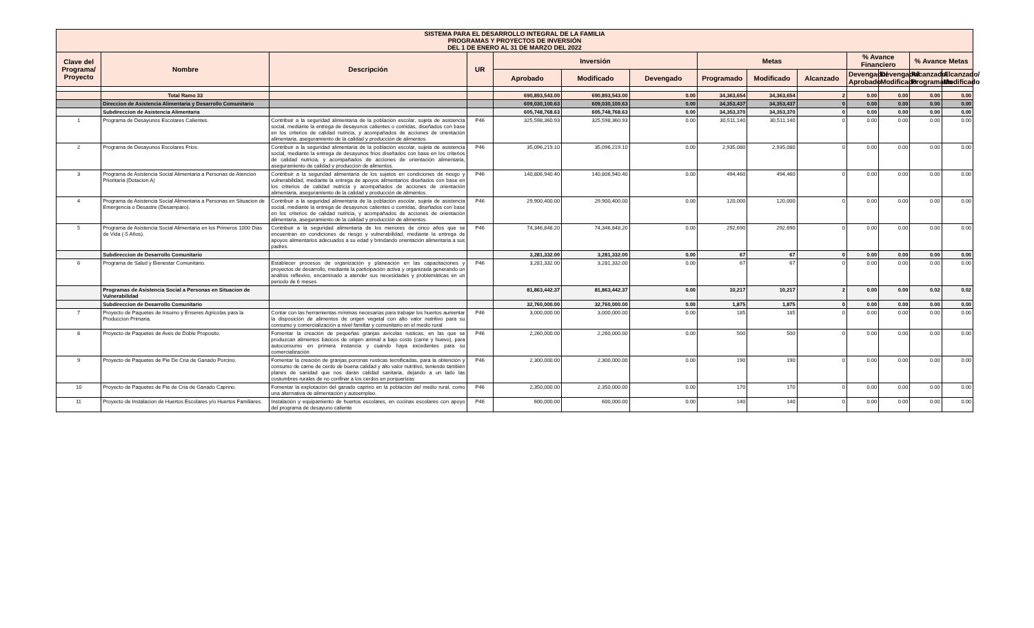| SISTEMA PARA EL DESARROLLO INTEGRAL DE LA FAMILIA PROGRAMAS Y PROYECTOS DE INVERSIÓN DEL 1 DE ENERO AL 31 DE MARZO DEL 2022 | | | | | | | | | | | | | |
| Clave del Programa/ Proyecto | Nombre | Descripción | UR | Inversión | | | Metas | | | % Avance Financiero | | % Avance Metas | |
| | | | | Aprobado | Modificado | Devengado | Programado | Modificado | Alcanzado | Devengado/ Aprobado | Devengado/ Modificado | Alcanzado/ Programado | Alcanzado/ Modificado |
| | Total Ramo 33 | | | 690,893,543.00 | 690,893,543.00 | 0.00 | 34,363,654 | 34,363,654 | 2 | 0.00 | 0.00 | 0.00 | 0.00 |
| | Direccion de Asistencia Alimentaria y Desarrollo Comunitario | | | 609,030,100.63 | 609,030,100.63 | 0.00 | 34,353,437 | 34,353,437 | 0 | 0.00 | 0.00 | 0.00 | 0.00 |
| | Subdireccion de Asistencia Alimentaria | | | 605,748,768.63 | 605,748,768.63 | 0.00 | 34,353,370 | 34,353,370 | 0 | 0.00 | 0.00 | 0.00 | 0.00 |
| 1 | Programa de Desayunos Escolares Calientes. | Contribuir a la seguridad alimentaria de la población escolar, sujeta de asistencia social, mediante la entrega de desayunos calientes o comidas, diseñados con base en los criterios de calidad nutricia, y acompañados de acciones de orientación alimentaria, aseguramiento de la calidad y producción de alimentos. | P46 | 325,598,360.93 | 325,598,360.93 | 0.00 | 30,511,140 | 30,511,140 | 0 | 0.00 | 0.00 | 0.00 | 0.00 |
| 2 | Programa de Desayunos Escolares Frios. | Contribuir a la seguridad alimentaria de la población escolar, sujeta de asistencia social, mediante la entrega de desayunos fríos diseñados con base en los criterios de calidad nutricia, y acompañados de acciones de orientación alimentaria, aseguramiento de calidad y producción de alimentos. | P46 | 35,096,219.10 | 35,096,219.10 | 0.00 | 2,935,080 | 2,935,080 | 0 | 0.00 | 0.00 | 0.00 | 0.00 |
| 3 | Programa de Asistencia Social Alimentaria a Personas de Atencion Prioritaria (Dotacion A) | Contribuir a la seguridad alimentaria de los sujetos en condiciones de riesgo y vulnerabilidad, mediante la entrega de apoyos alimentarios diseñados con base en los criterios de calidad nutricia y acompañados de acciones de orientación alimentaria, aseguramiento de la calidad y producción de alimentos. | P46 | 140,806,940.40 | 140,806,940.40 | 0.00 | 494,460 | 494,460 | 0 | 0.00 | 0.00 | 0.00 | 0.00 |
| 4 | Programa de Asistencia Social Alimentaria a Personas en Situacion de Emergencia o Desastre (Desamparo). | Contribuir a la seguridad alimentaria de la población escolar, sujeta de asistencia social, mediante la entrega de desayunos calientes o comidas, diseñados con base en los criterios de calidad nutricia, y acompañados de acciones de orientación alimentaria, aseguramiento de la calidad y producción de alimentos. | P46 | 29,900,400.00 | 29,900,400.00 | 0.00 | 120,000 | 120,000 | 0 | 0.00 | 0.00 | 0.00 | 0.00 |
| 5 | Programa de Asistencia Social Alimentaria en los Primeros 1000 Dias de Vida (-5 Años). | Contribuir a la seguridad alimentaria de los menores de cinco años que se encuentran en condiciones de riesgo y vulnerabilidad, mediante la entrega de apoyos alimentarios adecuados a su edad y brindando orientación alimentaria a sus padres. | P46 | 74,346,848.20 | 74,346,848.20 | 0.00 | 292,690 | 292,690 | 0 | 0.00 | 0.00 | 0.00 | 0.00 |
| | Subdireccion de Desarrollo Comunitario | | | 3,281,332.00 | 3,281,332.00 | 0.00 | 67 | 67 | 0 | 0.00 | 0.00 | 0.00 | 0.00 |
| 6 | Programa de Salud y Bienestar Comunitario. | Establecer procesos de organización y planeación en las capacitaciones y proyectos de desarrollo, mediante la participación activa y organizada generando un análisis reflexivo, encaminado a atender sus necesidades y problemáticas en un periodo de 6 meses | P46 | 3,281,332.00 | 3,281,332.00 | 0.00 | 67 | 67 | 0 | 0.00 | 0.00 | 0.00 | 0.00 |
| | Programas de Asistencia Social a Personas en Situacion de Vulnerabilidad | | | 81,863,442.37 | 81,863,442.37 | 0.00 | 10,217 | 10,217 | 2 | 0.00 | 0.00 | 0.02 | 0.02 |
| | Subdireccion de Desarrollo Comunitario | | | 32,760,000.00 | 32,760,000.00 | 0.00 | 1,875 | 1,875 | 0 | 0.00 | 0.00 | 0.00 | 0.00 |
| 7 | Proyecto de Paquetes de Insumo y Enseres Agricolas para la Produccion Primaria. | Contar con las herramientas mínimas necesarias para trabajar los huertos aumentar la disposición de alimentos de origen vegetal con alto valor nutritivo para su consumo y comercialización a nivel familiar y comunitario en el medio rural | P46 | 3,000,000.00 | 3,000,000.00 | 0.00 | 185 | 185 | 0 | 0.00 | 0.00 | 0.00 | 0.00 |
| 8 | Proyecto de Paquetes de Aves de Doble Proposito. | Fomentar la creación de pequeñas granjas avícolas rusticas, en las que se produzcan alimentos básicos de origen animal a bajo costo (carne y huevo), para autoconsumo en primera instancia y cuando haya excedentes para su comercialización | P46 | 2,260,000.00 | 2,260,000.00 | 0.00 | 500 | 500 | 0 | 0.00 | 0.00 | 0.00 | 0.00 |
| 9 | Proyecto de Paquetes de Pie De Cria de Ganado Porcino. | Fomentar la creación de granjas porcinas rusticas tecnificadas, para la obtención y consumo de carne de cerdo de buena calidad y alto valor nutritivo, teniendo también planes de sanidad que nos darán calidad sanitaria, dejando a un lado las costumbres rurales de no confinar a los cerdos en porquerizas | P46 | 2,300,000.00 | 2,300,000.00 | 0.00 | 190 | 190 | 0 | 0.00 | 0.00 | 0.00 | 0.00 |
| 10 | Proyecto de Paquetes de Pie de Cria de Ganado Caprino. | Fomentar la explotación del ganado caprino en la población del medio rural, como una alternativa de alimentación y autoempleo. | P46 | 2,350,000.00 | 2,350,000.00 | 0.00 | 170 | 170 | 0 | 0.00 | 0.00 | 0.00 | 0.00 |
| 11 | Proyecto de Instalacion de Huertos Escolares y/o Huertos Familiares. | Instalación y equipamiento de huertos escolares, en cocinas escolares con apoyo del programa de desayuno caliente | P46 | 600,000.00 | 600,000.00 | 0.00 | 140 | 140 | 0 | 0.00 | 0.00 | 0.00 | 0.00 |